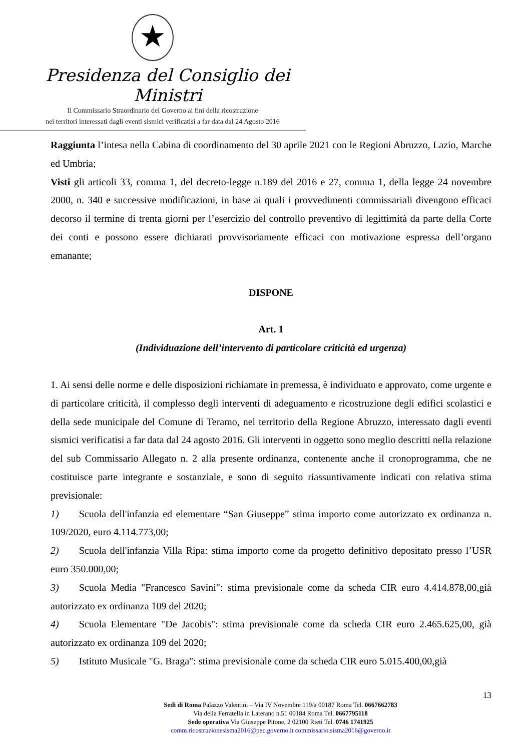★
Presidenza del Consiglio dei Ministri
Il Commissario Straordinario del Governo ai fini della ricostruzione
nei territori interessati dagli eventi sismici verificatisi a far data dal 24 Agosto 2016
Raggiunta l’intesa nella Cabina di coordinamento del 30 aprile 2021 con le Regioni Abruzzo, Lazio, Marche ed Umbria;
Visti gli articoli 33, comma 1, del decreto-legge n.189 del 2016 e 27, comma 1, della legge 24 novembre 2000, n. 340 e successive modificazioni, in base ai quali i provvedimenti commissariali divengono efficaci decorso il termine di trenta giorni per l’esercizio del controllo preventivo di legittimità da parte della Corte dei conti e possono essere dichiarati provvisoriamente efficaci con motivazione espressa dell’organo emanante;
DISPONE
Art. 1
(Individuazione dell’intervento di particolare criticità ed urgenza)
1. Ai sensi delle norme e delle disposizioni richiamate in premessa, è individuato e approvato, come urgente e di particolare criticità, il complesso degli interventi di adeguamento e ricostruzione degli edifici scolastici e della sede municipale del Comune di Teramo, nel territorio della Regione Abruzzo, interessato dagli eventi sismici verificatisi a far data dal 24 agosto 2016. Gli interventi in oggetto sono meglio descritti nella relazione del sub Commissario Allegato n. 2 alla presente ordinanza, contenente anche il cronoprogramma, che ne costituisce parte integrante e sostanziale, e sono di seguito riassuntivamente indicati con relativa stima previsionale:
1)  Scuola dell'infanzia ed elementare “San Giuseppe” stima importo come autorizzato ex ordinanza n. 109/2020, euro 4.114.773,00;
2)  Scuola dell'infanzia Villa Ripa: stima importo come da progetto definitivo depositato presso l’USR euro 350.000,00;
3)  Scuola Media "Francesco Savini": stima previsionale come da scheda CIR euro 4.414.878,00,già autorizzato ex ordinanza 109 del 2020;
4)  Scuola Elementare "De Jacobis": stima previsionale come da scheda CIR euro 2.465.625,00, già autorizzato ex ordinanza 109 del 2020;
5)  Istituto Musicale "G. Braga": stima previsionale come da scheda CIR euro 5.015.400,00,già
13
Sedi di Roma Palazzo Valentini – Via IV Novembre 119/a 00187 Roma Tel. 0667662783
Via della Ferratella in Laterano n.51 00184 Roma Tel. 0667795118
Sede operativa Via Giuseppe Pitone, 2 02100 Rieti Tel. 0746 1741925
comm.ricostruzionesisma2016@pec.governo.it commissario.sisma2016@governo.it